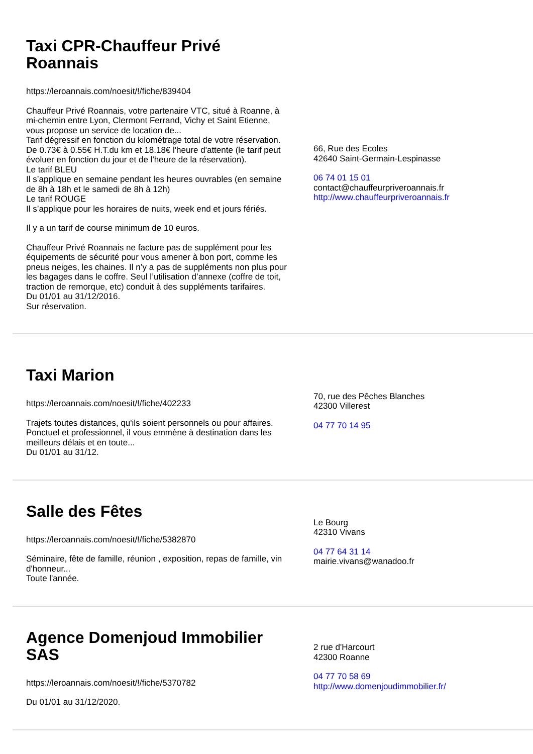Taxi CPR-Chauffeur Privé Roannais
https://leroannais.com/noesit/!/fiche/839404
Chauffeur Privé Roannais, votre partenaire VTC, situé à Roanne, à mi-chemin entre Lyon, Clermont Ferrand, Vichy et Saint Etienne, vous propose un service de location de...
Tarif dégressif en fonction du kilométrage total de votre réservation.
De 0.73€ à 0.55€ H.T.du km et 18.18€ l'heure d'attente (le tarif peut évoluer en fonction du jour et de l'heure de la réservation).
Le tarif BLEU
Il s’applique en semaine pendant les heures ouvrables (en semaine de 8h à 18h et le samedi de 8h à 12h)
Le tarif ROUGE
Il s’applique pour les horaires de nuits, week end et jours fériés.
Il y a un tarif de course minimum de 10 euros.
Chauffeur Privé Roannais ne facture pas de supplément pour les équipements de sécurité pour vous amener à bon port, comme les pneus neiges, les chaines. Il n’y a pas de suppléments non plus pour les bagages dans le coffre. Seul l’utilisation d’annexe (coffre de toit, traction de remorque, etc) conduit à des suppléments tarifaires.
Du 01/01 au 31/12/2016.
Sur réservation.
66, Rue des Ecoles
42640 Saint-Germain-Lespinasse
06 74 01 15 01
contact@chauffeurpriveroannais.fr
http://www.chauffeurpriveroannais.fr
Taxi Marion
https://leroannais.com/noesit/!/fiche/402233
Trajets toutes distances, qu'ils soient personnels ou pour affaires. Ponctuel et professionnel, il vous emmène à destination dans les meilleurs délais et en toute...
Du 01/01 au 31/12.
70, rue des Pêches Blanches
42300 Villerest
04 77 70 14 95
Salle des Fêtes
https://leroannais.com/noesit/!/fiche/5382870
Séminaire, fête de famille, réunion , exposition, repas de famille, vin d'honneur...
Toute l'année.
Le Bourg
42310 Vivans
04 77 64 31 14
mairie.vivans@wanadoo.fr
Agence Domenjoud Immobilier SAS
https://leroannais.com/noesit/!/fiche/5370782
Du 01/01 au 31/12/2020.
2 rue d'Harcourt
42300 Roanne
04 77 70 58 69
http://www.domenjoudimmobilier.fr/